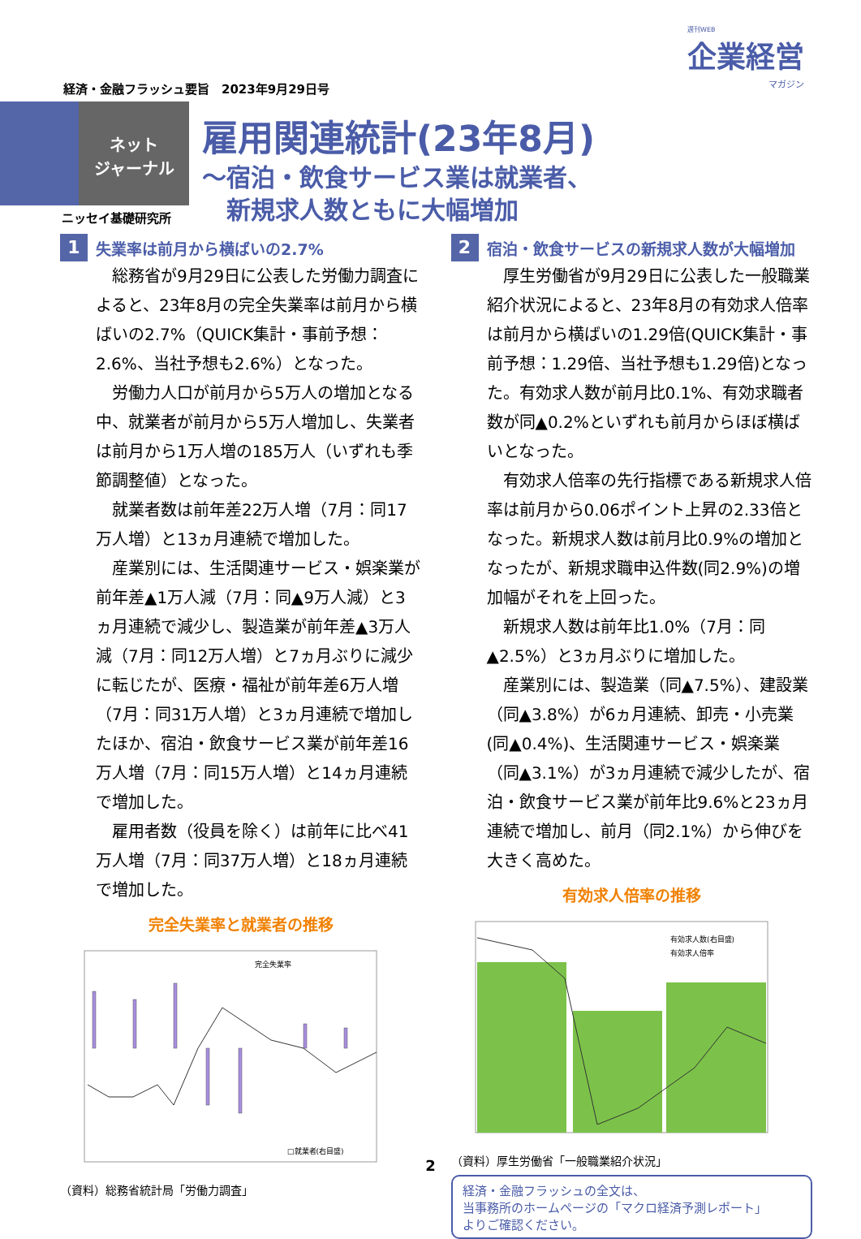週刊WEB
企業経営
マガジン
経済・金融フラッシュ要旨　2023年9月29日号
ネット
ジャーナル
雇用関連統計(23年8月)
～宿泊・飲食サービス業は就業者、
　新規求人数ともに大幅増加
ニッセイ基礎研究所
1 失業率は前月から横ばいの2.7%
総務省が9月29日に公表した労働力調査によると、23年8月の完全失業率は前月から横ばいの2.7%（QUICK集計・事前予想：2.6%、当社予想も2.6%）となった。
労働力人口が前月から5万人の増加となる中、就業者が前月から5万人増加し、失業者は前月から1万人増の185万人（いずれも季節調整値）となった。
就業者数は前年差22万人増（7月：同17万人増）と13ヵ月連続で増加した。
産業別には、生活関連サービス・娯楽業が前年差▲1万人減（7月：同▲9万人減）と3ヵ月連続で減少し、製造業が前年差▲3万人減（7月：同12万人増）と7ヵ月ぶりに減少に転じたが、医療・福祉が前年差6万人増（7月：同31万人増）と3ヵ月連続で増加したほか、宿泊・飲食サービス業が前年差16万人増（7月：同15万人増）と14ヵ月連続で増加した。
雇用者数（役員を除く）は前年に比べ41万人増（7月：同37万人増）と18ヵ月連続で増加した。
完全失業率と就業者の推移
完全失業率
□就業者(右目盛)
（資料）総務省統計局「労働力調査」
2 宿泊・飲食サービスの新規求人数が大幅増加
厚生労働省が9月29日に公表した一般職業紹介状況によると、23年8月の有効求人倍率は前月から横ばいの1.29倍(QUICK集計・事前予想：1.29倍、当社予想も1.29倍)となった。有効求人数が前月比0.1%、有効求職者数が同▲0.2%といずれも前月からほぼ横ばいとなった。
有効求人倍率の先行指標である新規求人倍率は前月から0.06ポイント上昇の2.33倍となった。新規求人数は前月比0.9%の増加となったが、新規求職申込件数(同2.9%)の増加幅がそれを上回った。
新規求人数は前年比1.0%（7月：同▲2.5%）と3ヵ月ぶりに増加した。
産業別には、製造業（同▲7.5%）、建設業（同▲3.8%）が6ヵ月連続、卸売・小売業(同▲0.4%)、生活関連サービス・娯楽業（同▲3.1%）が3ヵ月連続で減少したが、宿泊・飲食サービス業が前年比9.6%と23ヵ月連続で増加し、前月（同2.1%）から伸びを大きく高めた。
有効求人倍率の推移
有効求人数(右目盛)
有効求人倍率
（資料）厚生労働省「一般職業紹介状況」
経済・金融フラッシュの全文は、
当事務所のホームページの「マクロ経済予測レポート」
よりご確認ください。
2